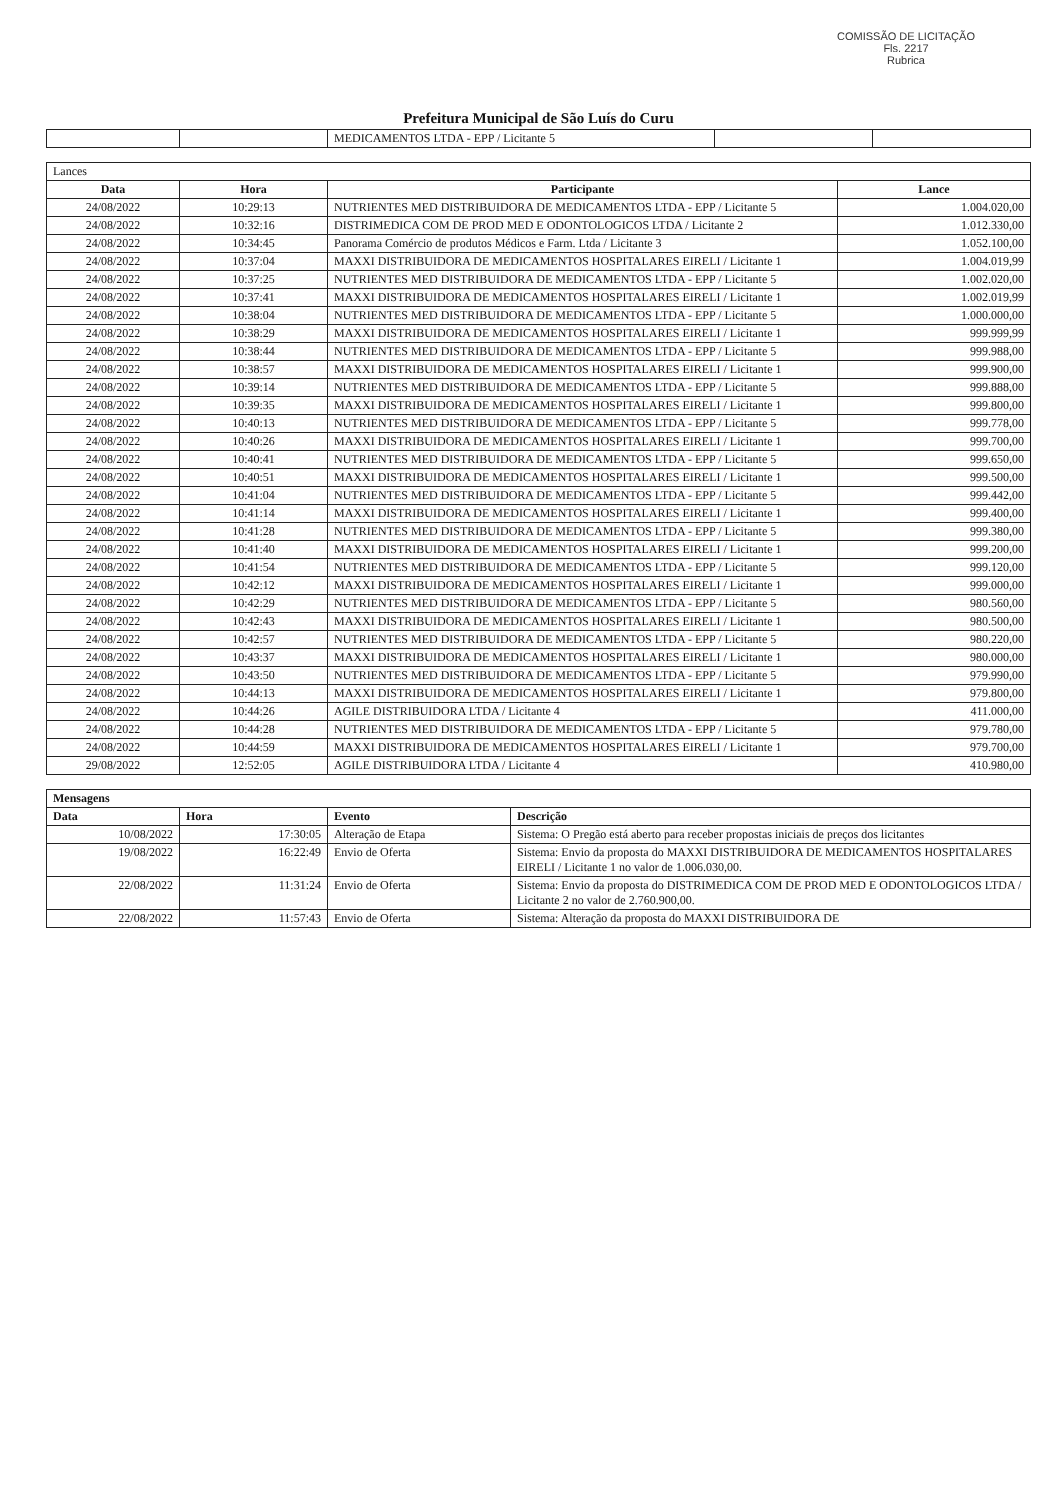COMISSÃO DE LICITAÇÃO
Fls. 2217
Rubrica
Prefeitura Municipal de São Luís do Curu
| | | MEDICAMENTOS LTDA - EPP / Licitante 5 | | |
| Lances | | | |
| --- | --- | --- | --- |
| Data | Hora | Participante | Lance |
| 24/08/2022 | 10:29:13 | NUTRIENTES MED DISTRIBUIDORA DE MEDICAMENTOS LTDA - EPP / Licitante 5 | 1.004.020,00 |
| 24/08/2022 | 10:32:16 | DISTRIMEDICA COM DE PROD MED E ODONTOLOGICOS LTDA / Licitante 2 | 1.012.330,00 |
| 24/08/2022 | 10:34:45 | Panorama Comércio de produtos Médicos e Farm. Ltda / Licitante 3 | 1.052.100,00 |
| 24/08/2022 | 10:37:04 | MAXXI DISTRIBUIDORA DE MEDICAMENTOS HOSPITALARES EIRELI / Licitante 1 | 1.004.019,99 |
| 24/08/2022 | 10:37:25 | NUTRIENTES MED DISTRIBUIDORA DE MEDICAMENTOS LTDA - EPP / Licitante 5 | 1.002.020,00 |
| 24/08/2022 | 10:37:41 | MAXXI DISTRIBUIDORA DE MEDICAMENTOS HOSPITALARES EIRELI / Licitante 1 | 1.002.019,99 |
| 24/08/2022 | 10:38:04 | NUTRIENTES MED DISTRIBUIDORA DE MEDICAMENTOS LTDA - EPP / Licitante 5 | 1.000.000,00 |
| 24/08/2022 | 10:38:29 | MAXXI DISTRIBUIDORA DE MEDICAMENTOS HOSPITALARES EIRELI / Licitante 1 | 999.999,99 |
| 24/08/2022 | 10:38:44 | NUTRIENTES MED DISTRIBUIDORA DE MEDICAMENTOS LTDA - EPP / Licitante 5 | 999.988,00 |
| 24/08/2022 | 10:38:57 | MAXXI DISTRIBUIDORA DE MEDICAMENTOS HOSPITALARES EIRELI / Licitante 1 | 999.900,00 |
| 24/08/2022 | 10:39:14 | NUTRIENTES MED DISTRIBUIDORA DE MEDICAMENTOS LTDA - EPP / Licitante 5 | 999.888,00 |
| 24/08/2022 | 10:39:35 | MAXXI DISTRIBUIDORA DE MEDICAMENTOS HOSPITALARES EIRELI / Licitante 1 | 999.800,00 |
| 24/08/2022 | 10:40:13 | NUTRIENTES MED DISTRIBUIDORA DE MEDICAMENTOS LTDA - EPP / Licitante 5 | 999.778,00 |
| 24/08/2022 | 10:40:26 | MAXXI DISTRIBUIDORA DE MEDICAMENTOS HOSPITALARES EIRELI / Licitante 1 | 999.700,00 |
| 24/08/2022 | 10:40:41 | NUTRIENTES MED DISTRIBUIDORA DE MEDICAMENTOS LTDA - EPP / Licitante 5 | 999.650,00 |
| 24/08/2022 | 10:40:51 | MAXXI DISTRIBUIDORA DE MEDICAMENTOS HOSPITALARES EIRELI / Licitante 1 | 999.500,00 |
| 24/08/2022 | 10:41:04 | NUTRIENTES MED DISTRIBUIDORA DE MEDICAMENTOS LTDA - EPP / Licitante 5 | 999.442,00 |
| 24/08/2022 | 10:41:14 | MAXXI DISTRIBUIDORA DE MEDICAMENTOS HOSPITALARES EIRELI / Licitante 1 | 999.400,00 |
| 24/08/2022 | 10:41:28 | NUTRIENTES MED DISTRIBUIDORA DE MEDICAMENTOS LTDA - EPP / Licitante 5 | 999.380,00 |
| 24/08/2022 | 10:41:40 | MAXXI DISTRIBUIDORA DE MEDICAMENTOS HOSPITALARES EIRELI / Licitante 1 | 999.200,00 |
| 24/08/2022 | 10:41:54 | NUTRIENTES MED DISTRIBUIDORA DE MEDICAMENTOS LTDA - EPP / Licitante 5 | 999.120,00 |
| 24/08/2022 | 10:42:12 | MAXXI DISTRIBUIDORA DE MEDICAMENTOS HOSPITALARES EIRELI / Licitante 1 | 999.000,00 |
| 24/08/2022 | 10:42:29 | NUTRIENTES MED DISTRIBUIDORA DE MEDICAMENTOS LTDA - EPP / Licitante 5 | 980.560,00 |
| 24/08/2022 | 10:42:43 | MAXXI DISTRIBUIDORA DE MEDICAMENTOS HOSPITALARES EIRELI / Licitante 1 | 980.500,00 |
| 24/08/2022 | 10:42:57 | NUTRIENTES MED DISTRIBUIDORA DE MEDICAMENTOS LTDA - EPP / Licitante 5 | 980.220,00 |
| 24/08/2022 | 10:43:37 | MAXXI DISTRIBUIDORA DE MEDICAMENTOS HOSPITALARES EIRELI / Licitante 1 | 980.000,00 |
| 24/08/2022 | 10:43:50 | NUTRIENTES MED DISTRIBUIDORA DE MEDICAMENTOS LTDA - EPP / Licitante 5 | 979.990,00 |
| 24/08/2022 | 10:44:13 | MAXXI DISTRIBUIDORA DE MEDICAMENTOS HOSPITALARES EIRELI / Licitante 1 | 979.800,00 |
| 24/08/2022 | 10:44:26 | AGILE DISTRIBUIDORA LTDA / Licitante 4 | 411.000,00 |
| 24/08/2022 | 10:44:28 | NUTRIENTES MED DISTRIBUIDORA DE MEDICAMENTOS LTDA - EPP / Licitante 5 | 979.780,00 |
| 24/08/2022 | 10:44:59 | MAXXI DISTRIBUIDORA DE MEDICAMENTOS HOSPITALARES EIRELI / Licitante 1 | 979.700,00 |
| 29/08/2022 | 12:52:05 | AGILE DISTRIBUIDORA LTDA / Licitante 4 | 410.980,00 |
| Mensagens | | | |
| --- | --- | --- | --- |
| Data | Hora | Evento | Descrição |
| 10/08/2022 | 17:30:05 | Alteração de Etapa | Sistema: O Pregão está aberto para receber propostas iniciais de preços dos licitantes |
| 19/08/2022 | 16:22:49 | Envio de Oferta | Sistema: Envio da proposta do MAXXI DISTRIBUIDORA DE MEDICAMENTOS HOSPITALARES EIRELI / Licitante 1 no valor de 1.006.030,00. |
| 22/08/2022 | 11:31:24 | Envio de Oferta | Sistema: Envio da proposta do DISTRIMEDICA COM DE PROD MED E ODONTOLOGICOS LTDA / Licitante 2 no valor de 2.760.900,00. |
| 22/08/2022 | 11:57:43 | Envio de Oferta | Sistema: Alteração da proposta do MAXXI DISTRIBUIDORA DE |